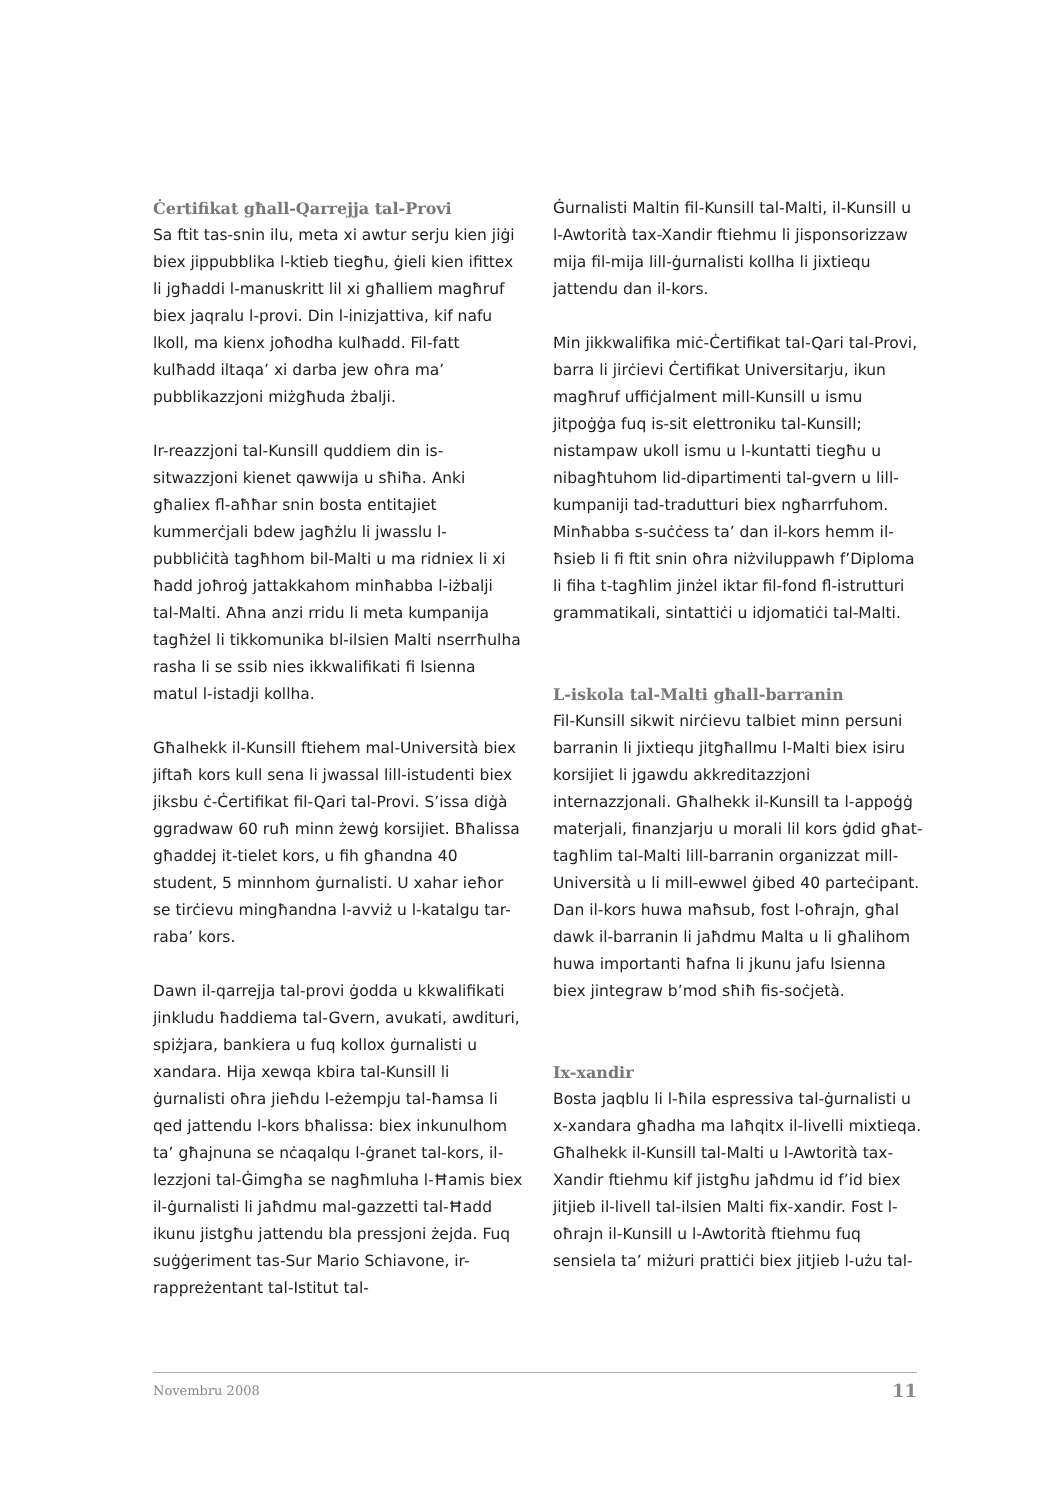Ċertifikat għall-Qarrejja tal-Provi
Sa ftit tas-snin ilu, meta xi awtur serju kien jiġi biex jippubblika l-ktieb tiegħu, ġieli kien ifittex li jgħaddi l-manuskritt lil xi għalliem magħruf biex jaqralu l-provi. Din l-inizjattiva, kif nafu lkoll, ma kienx joħodha kulħadd. Fil-fatt kulħadd iltaqa’ xi darba jew oħra ma’ pubblikazzjoni miżgħuda żbalji.
Ir-reazzjoni tal-Kunsill quddiem din is-sitwazzjoni kienet qawwija u sħiħa. Anki għaliex fl-aħħar snin bosta entitajiet kummerċjali bdew jagħżlu li jwasslu l-pubbliċità tagħhom bil-Malti u ma ridniex li xi ħadd joħroġ jattakkahom minħabba l-iżbalji tal-Malti. Aħna anzi rridu li meta kumpanija tagħżel li tikkomunika bl-ilsien Malti nserrħulha rasha li se ssib nies ikkwalifikati fi lsienna matul l-istadji kollha.
Għalhekk il-Kunsill ftiehem mal-Università biex jiftaħ kors kull sena li jwassal lill-istudenti biex jiksbu ċ-Ċertifikat fil-Qari tal-Provi. S’issa diġà ggradwaw 60 ruħ minn żewġ korsijiet. Bħalissa għaddej it-tielet kors, u fih għandna 40 student, 5 minnhom ġurnalisti. U xahar ieħor se tirċievu mingħandna l-avviż u l-katalgu tar-raba’ kors.
Dawn il-qarrejja tal-provi ġodda u kkwalifikati jinkludu ħaddiema tal-Gvern, avukati, awdituri, spiżjara, bankiera u fuq kollox ġurnalisti u xandara. Hija xewqa kbira tal-Kunsill li ġurnalisti oħra jieħdu l-eżempju tal-ħamsa li qed jattendu l-kors bħalissa: biex inkunulhom ta’ għajnuna se nċaqalqu l-ġranet tal-kors, il-lezzjoni tal-Ġimgħa se nagħmluha l-Ħamis biex il-ġurnalisti li jaħdmu mal-gazzetti tal-Ħadd ikunu jistgħu jattendu bla pressjoni żejda. Fuq suġġeriment tas-Sur Mario Schiavone, ir-rappreżentant tal-Istitut tal-
Ġurnalisti Maltin fil-Kunsill tal-Malti, il-Kunsill u l-Awtorità tax-Xandir ftiehmu li jisponsorizzaw mija fil-mija lill-ġurnalisti kollha li jixtiequ jattendu dan il-kors.
Min jikkwalifika miċ-Ċertifikat tal-Qari tal-Provi, barra li jirċievi Ċertifikat Universitarju, ikun magħruf uffiċjalment mill-Kunsill u ismu jitpoġġa fuq is-sit elettroniku tal-Kunsill; nistampaw ukoll ismu u l-kuntatti tiegħu u nibagħtuhom lid-dipartimenti tal-gvern u lill-kumpaniji tad-tradutturi biex ngħarrfuhom. Minħabba s-suċċess ta’ dan il-kors hemm il-ħsieb li fi ftit snin oħra niżviluppawh f’Diploma li fiha t-tagħlim jinżel iktar fil-fond fl-istrutturi grammatikali, sintattiċi u idjomatiċi tal-Malti.
L-iskola tal-Malti għall-barranin
Fil-Kunsill sikwit nirċievu talbiet minn persuni barranin li jixtiequ jitgħallmu l-Malti biex isiru korsijiet li jgawdu akkreditazzjoni internazzjonali. Għalhekk il-Kunsill ta l-appoġġ materjali, finanzjarju u morali lil kors ġdid għat-tagħlim tal-Malti lill-barranin organizzat mill-Università u li mill-ewwel ġibed 40 parteċipant. Dan il-kors huwa maħsub, fost l-oħrajn, għal dawk il-barranin li jaħdmu Malta u li għalihom huwa importanti ħafna li jkunu jafu lsienna biex jintegraw b’mod sħiħ fis-soċjetà.
Ix-xandir
Bosta jaqblu li l-ħila espressiva tal-ġurnalisti u x-xandara għadha ma laħqitx il-livelli mixtieqa. Għalhekk il-Kunsill tal-Malti u l-Awtorità tax-Xandir ftiehmu kif jistgħu jaħdmu id f’id biex jitjieb il-livell tal-ilsien Malti fix-xandir. Fost l-oħrajn il-Kunsill u l-Awtorità ftiehmu fuq sensiela ta’ miżuri prattiċi biex jitjieb l-użu tal-
Novembru 2008 11